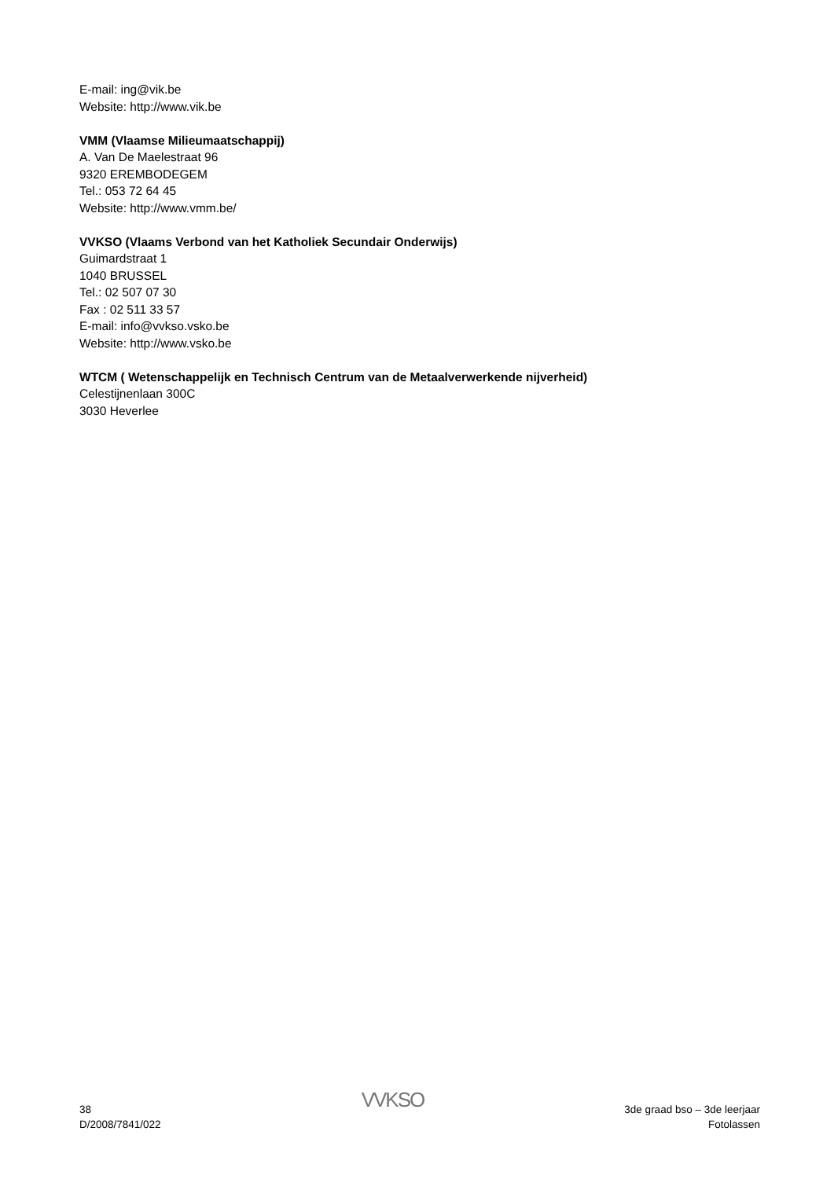E-mail: ing@vik.be
Website: http://www.vik.be
VMM (Vlaamse Milieumaatschappij)
A. Van De Maelestraat 96
9320 EREMBODEGEM
Tel.: 053 72 64 45
Website: http://www.vmm.be/
VVKSO (Vlaams Verbond van het Katholiek Secundair Onderwijs)
Guimardstraat 1
1040 BRUSSEL
Tel.: 02 507 07 30
Fax : 02 511 33 57
E-mail: info@vvkso.vsko.be
Website: http://www.vsko.be
WTCM ( Wetenschappelijk en Technisch Centrum van de Metaalverwerkende nijverheid)
Celestijnenlaan 300C
3030 Heverlee
38
D/2008/7841/022
VVKSO
3de graad bso – 3de leerjaar
Fotolassen